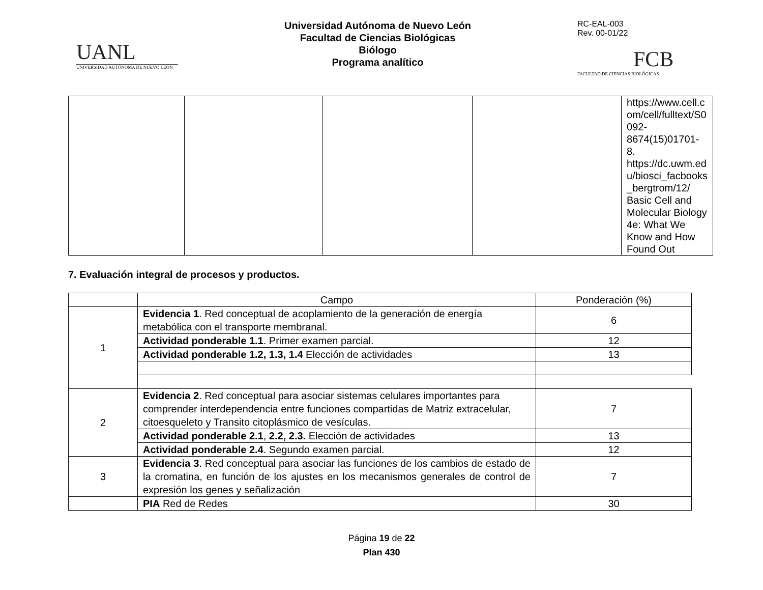UANL
UNIVERSIDAD AUTÓNOMA DE NUEVO LEÓN
Universidad Autónoma de Nuevo León
Facultad de Ciencias Biológicas
Biólogo
Programa analítico
RC-EAL-003
Rev. 00-01/22
FCB
FACULTAD DE CIENCIAS BIOLÓGICAS
| | | | | https://www.cell.c om/cell/fulltext/S0 092-8674(15)01701-8. https://dc.uwm.ed u/biosci_facbooks _bergtrom/12/ Basic Cell and Molecular Biology 4e: What We Know and How Found Out |
7. Evaluación integral de procesos y productos.
| | Campo | Ponderación (%) |
| --- | --- | --- |
| 1 | Evidencia 1 . Red conceptual de acoplamiento de la generación de energía metabólica con el transporte membranal. | 6 |
| | Actividad ponderable 1.1 . Primer examen parcial. | 12 |
| | Actividad ponderable 1.2, 1.3, 1.4 Elección de actividades | 13 |
| 2 | Evidencia 2 . Red conceptual para asociar sistemas celulares importantes para comprender interdependencia entre funciones compartidas de Matriz extracelular, citoesqueleto y Transito citoplásmico de vesículas. | 7 |
| | Actividad ponderable 2.1 , 2.2, 2.3. Elección de actividades | 13 |
| | Actividad ponderable 2.4 . Segundo examen parcial. | 12 |
| 3 | Evidencia 3 . Red conceptual para asociar las funciones de los cambios de estado de la cromatina, en función de los ajustes en los mecanismos generales de control de expresión los genes y señalización | 7 |
| | PIA Red de Redes | 30 |
Página 19 de 22
Plan 430